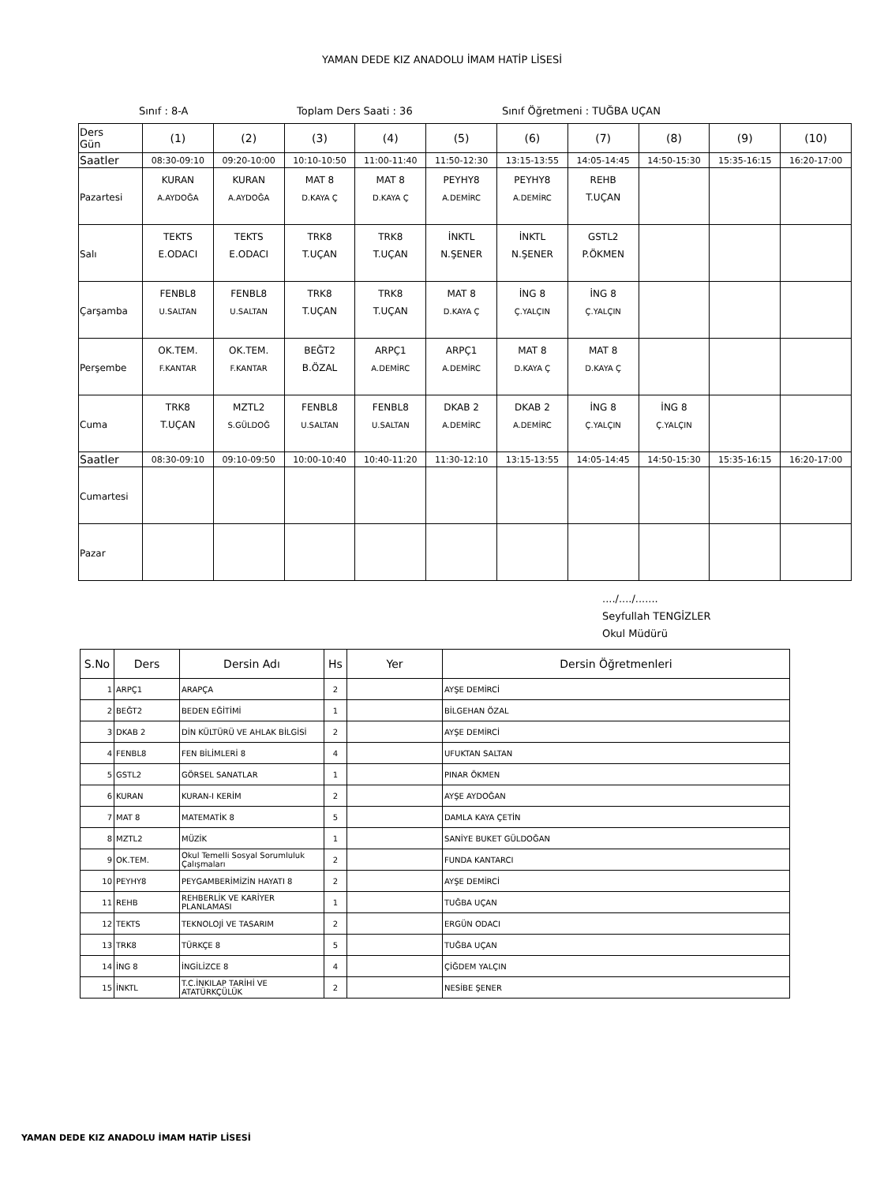YAMAN DEDE KIZ ANADOLU İMAM HATİP LİSESİ
Sınıf : 8-A Toplam Ders Saati : 36 Sınıf Öğretmeni : TUĞBA UÇAN
| Ders Gün | (1) | (2) | (3) | (4) | (5) | (6) | (7) | (8) | (9) | (10) |
| Saatler | 08:30-09:10 | 09:20-10:00 | 10:10-10:50 | 11:00-11:40 | 11:50-12:30 | 13:15-13:55 | 14:05-14:45 | 14:50-15:30 | 15:35-16:15 | 16:20-17:00 |
| Pazartesi | KURAN A.AYDOĞA | KURAN A.AYDOĞA | MAT 8 D.KAYA Ç | MAT 8 D.KAYA Ç | PEYHY8 A.DEMİRC | PEYHY8 A.DEMİRC | REHB T.UÇAN | | | |
| Salı | TEKTS E.ODACI | TEKTS E.ODACI | TRK8 T.UÇAN | TRK8 T.UÇAN | İNKTL N.ŞENER | İNKTL N.ŞENER | GSTL2 P.ÖKMEN | | | |
| Çarşamba | FENBL8 U.SALTAN | FENBL8 U.SALTAN | TRK8 T.UÇAN | TRK8 T.UÇAN | MAT 8 D.KAYA Ç | İNG 8 Ç.YALÇIN | İNG 8 Ç.YALÇIN | | | |
| Perşembe | OK.TEM. F.KANTAR | OK.TEM. F.KANTAR | BEĞT2 B.ÖZAL | ARPÇ1 A.DEMİRC | ARPÇ1 A.DEMİRC | MAT 8 D.KAYA Ç | MAT 8 D.KAYA Ç | | | |
| Cuma | TRK8 T.UÇAN | MZTL2 S.GÜLDOĞ | FENBL8 U.SALTAN | FENBL8 U.SALTAN | DKAB 2 A.DEMİRC | DKAB 2 A.DEMİRC | İNG 8 Ç.YALÇIN | İNG 8 Ç.YALÇIN | | |
| Saatler | 08:30-09:10 | 09:10-09:50 | 10:00-10:40 | 10:40-11:20 | 11:30-12:10 | 13:15-13:55 | 14:05-14:45 | 14:50-15:30 | 15:35-16:15 | 16:20-17:00 |
| Cumartesi | | | | | | | | | | |
| Pazar | | | | | | | | | | |
..../..../.......
Seyfullah TENGİZLER
Okul Müdürü
| S.No | Ders | Dersin Adı | Hs | Yer | Dersin Öğretmenleri |
| --- | --- | --- | --- | --- | --- |
| 1 | ARPÇ1 | ARAPÇA | 2 | | AYŞE DEMİRCİ |
| 2 | BEĞT2 | BEDEN EĞİTİMİ | 1 | | BİLGEHAN ÖZAL |
| 3 | DKAB 2 | DİN KÜLTÜRÜ VE AHLAK BİLGİSİ | 2 | | AYŞE DEMİRCİ |
| 4 | FENBL8 | FEN BİLİMLERİ 8 | 4 | | UFUKTAN SALTAN |
| 5 | GSTL2 | GÖRSEL SANATLAR | 1 | | PINAR ÖKMEN |
| 6 | KURAN | KURAN-I KERİM | 2 | | AYŞE AYDOĞAN |
| 7 | MAT 8 | MATEMATİK 8 | 5 | | DAMLA KAYA ÇETİN |
| 8 | MZTL2 | MÜZİK | 1 | | SANİYE BUKET GÜLDOĞAN |
| 9 | OK.TEM. | Okul Temelli Sosyal Sorumluluk Çalışmaları | 2 | | FUNDA KANTARCI |
| 10 | PEYHY8 | PEYGAMBERİMİZİN HAYATI 8 | 2 | | AYŞE DEMİRCİ |
| 11 | REHB | REHBERLİK VE KARİYER PLANLAMASI | 1 | | TUĞBA UÇAN |
| 12 | TEKTS | TEKNOLOJİ VE TASARIM | 2 | | ERGÜN ODACI |
| 13 | TRK8 | TÜRKÇE 8 | 5 | | TUĞBA UÇAN |
| 14 | İNG 8 | İNGİLİZCE 8 | 4 | | ÇİĞDEM YALÇIN |
| 15 | İNKTL | T.C.İNKILAP TARİHİ VE ATATÜRKÇÜLÜK | 2 | | NESİBE ŞENER |
YAMAN DEDE KIZ ANADOLU İMAM HATİP LİSESİ